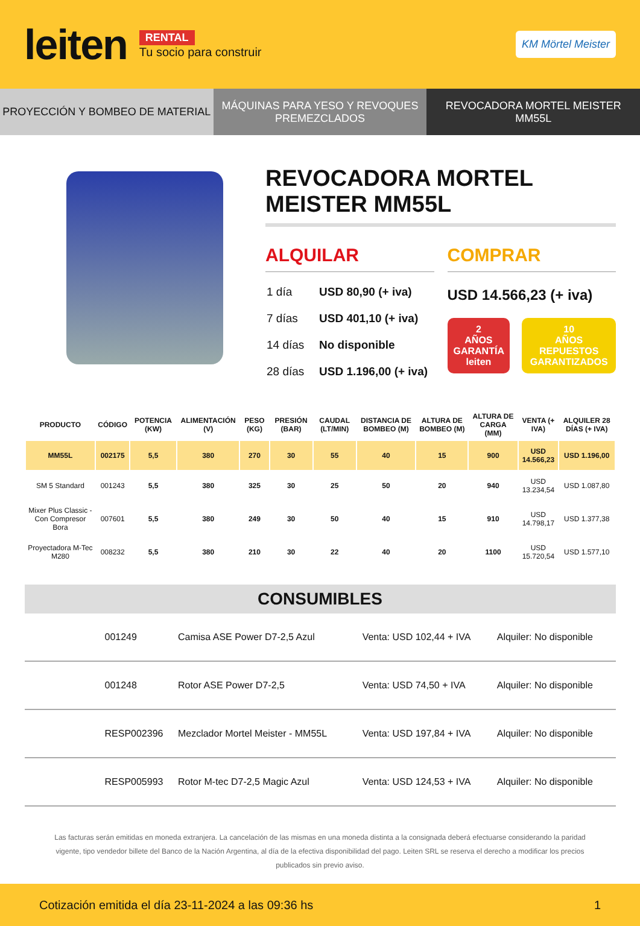leiten
RENTAL
Tu socio para construir
KM Mörtel Meister
PROYECCIÓN Y BOMBEO DE MATERIAL
MÁQUINAS PARA YESO Y REVOQUES PREMEZCLADOS
REVOCADORA MORTEL MEISTER MM55L
REVOCADORA MORTEL MEISTER MM55L
ALQUILAR
| 1 día | USD 80,90 (+ iva) |
| 7 días | USD 401,10 (+ iva) |
| 14 días | No disponible |
| 28 días | USD 1.196,00 (+ iva) |
COMPRAR
USD 14.566,23 (+ iva)
2
AÑOS
GARANTÍA leiten
10
AÑOS
REPUESTOS GARANTIZADOS
| PRODUCTO | CÓDIGO | POTENCIA (KW) | ALIMENTACIÓN (V) | PESO (KG) | PRESIÓN (BAR) | CAUDAL (LT/MIN) | DISTANCIA DE BOMBEO (M) | ALTURA DE BOMBEO (M) | ALTURA DE CARGA (MM) | VENTA (+ IVA) | ALQUILER 28 DÍAS (+ IVA) |
| --- | --- | --- | --- | --- | --- | --- | --- | --- | --- | --- | --- |
| MM55L | 002175 | 5,5 | 380 | 270 | 30 | 55 | 40 | 15 | 900 | USD 14.566,23 | USD 1.196,00 |
| SM 5 Standard | 001243 | 5,5 | 380 | 325 | 30 | 25 | 50 | 20 | 940 | USD 13.234,54 | USD 1.087,80 |
| Mixer Plus Classic - Con Compresor Bora | 007601 | 5,5 | 380 | 249 | 30 | 50 | 40 | 15 | 910 | USD 14.798,17 | USD 1.377,38 |
| Proyectadora M-Tec M280 | 008232 | 5,5 | 380 | 210 | 30 | 22 | 40 | 20 | 1100 | USD 15.720,54 | USD 1.577,10 |
CONSUMIBLES
| | 001249 | Camisa ASE Power D7-2,5 Azul | Venta: USD 102,44 + IVA | Alquiler: No disponible |
| | 001248 | Rotor ASE Power D7-2,5 | Venta: USD 74,50 + IVA | Alquiler: No disponible |
| | RESP002396 | Mezclador Mortel Meister - MM55L | Venta: USD 197,84 + IVA | Alquiler: No disponible |
| | RESP005993 | Rotor M-tec D7-2,5 Magic Azul | Venta: USD 124,53 + IVA | Alquiler: No disponible |
Las facturas serán emitidas en moneda extranjera. La cancelación de las mismas en una moneda distinta a la consignada deberá efectuarse considerando la paridad vigente, tipo vendedor billete del Banco de la Nación Argentina, al día de la efectiva disponibilidad del pago. Leiten SRL se reserva el derecho a modificar los precios publicados sin previo aviso.
Cotización emitida el día 23-11-2024 a las 09:36 hs 1